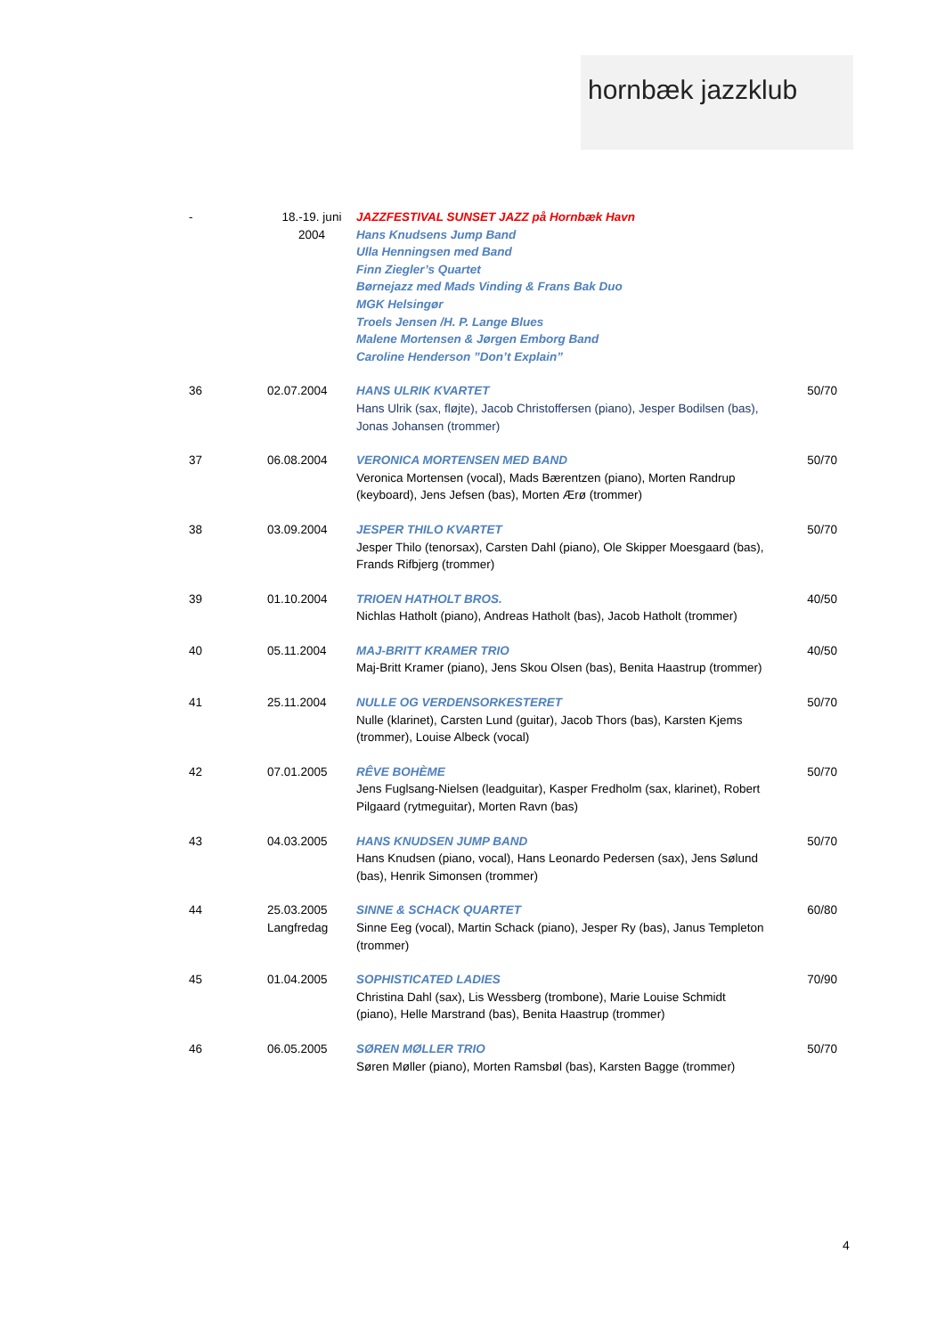hornbæk jazzklub
| - | 18.-19. juni 2004 | JAZZFESTIVAL SUNSET JAZZ på Hornbæk Havn Hans Knudsens Jump Band Ulla Henningsen med Band Finn Ziegler’s Quartet Børnejazz med Mads Vinding & Frans Bak Duo MGK Helsingør Troels Jensen /H. P. Lange Blues Malene Mortensen & Jørgen Emborg Band Caroline Henderson ”Don’t Explain” | |
| 36 | 02.07.2004 | HANS ULRIK KVARTET Hans Ulrik (sax, fløjte), Jacob Christoffersen (piano), Jesper Bodilsen (bas), Jonas Johansen (trommer) | 50/70 |
| 37 | 06.08.2004 | VERONICA MORTENSEN MED BAND Veronica Mortensen (vocal), Mads Bærentzen (piano), Morten Randrup (keyboard), Jens Jefsen (bas), Morten Ærø (trommer) | 50/70 |
| 38 | 03.09.2004 | JESPER THILO KVARTET Jesper Thilo (tenorsax), Carsten Dahl (piano), Ole Skipper Moesgaard (bas), Frands Rifbjerg (trommer) | 50/70 |
| 39 | 01.10.2004 | TRIOEN HATHOLT BROS. Nichlas Hatholt (piano), Andreas Hatholt (bas), Jacob Hatholt (trommer) | 40/50 |
| 40 | 05.11.2004 | MAJ-BRITT KRAMER TRIO Maj-Britt Kramer (piano), Jens Skou Olsen (bas), Benita Haastrup (trommer) | 40/50 |
| 41 | 25.11.2004 | NULLE OG VERDENSORKESTERET Nulle (klarinet), Carsten Lund (guitar), Jacob Thors (bas), Karsten Kjems (trommer), Louise Albeck (vocal) | 50/70 |
| 42 | 07.01.2005 | RÊVE BOHÈME Jens Fuglsang-Nielsen (leadguitar), Kasper Fredholm (sax, klarinet), Robert Pilgaard (rytmeguitar), Morten Ravn (bas) | 50/70 |
| 43 | 04.03.2005 | HANS KNUDSEN JUMP BAND Hans Knudsen (piano, vocal), Hans Leonardo Pedersen (sax), Jens Sølund (bas), Henrik Simonsen (trommer) | 50/70 |
| 44 | 25.03.2005 Langfredag | SINNE & SCHACK QUARTET Sinne Eeg (vocal), Martin Schack (piano), Jesper Ry (bas), Janus Templeton (trommer) | 60/80 |
| 45 | 01.04.2005 | SOPHISTICATED LADIES Christina Dahl (sax), Lis Wessberg (trombone), Marie Louise Schmidt (piano), Helle Marstrand (bas), Benita Haastrup (trommer) | 70/90 |
| 46 | 06.05.2005 | SØREN MØLLER TRIO Søren Møller (piano), Morten Ramsbøl (bas), Karsten Bagge (trommer) | 50/70 |
4